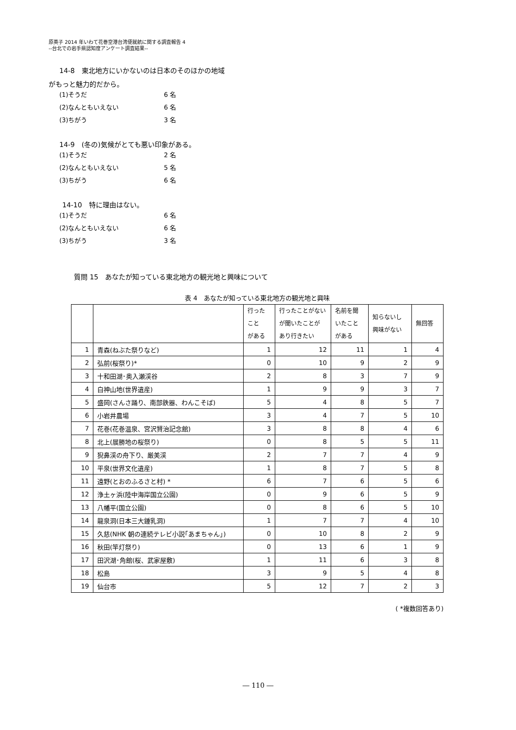原英子 2014 年いわて花巻空港台湾便就航に関する調査報告 4
--台北での岩手県認知度アンケート調査結果--
14-8　東北地方にいかないのは日本のそのほかの地域
がもっと魅力的だから。
(1)そうだ 6 名
(2)なんともいえない 6 名
(3)ちがう 3 名
14-9　(冬の)気候がとても悪い印象がある。
(1)そうだ 2 名
(2)なんともいえない 5 名
(3)ちがう 6 名
14-10　特に理由はない。
(1)そうだ 6 名
(2)なんともいえない 6 名
(3)ちがう 3 名
質問 15　あなたが知っている東北地方の観光地と興味について
表 4　あなたが知っている東北地方の観光地と興味
| | | 行った こと がある | 行ったことがない が聞いたことが あり行きたい | 名前を聞 いたこと がある | 知らないし 興味がない | 無回答 |
| --- | --- | --- | --- | --- | --- | --- |
| 1 | 青森(ねぶた祭りなど) | 1 | 12 | 11 | 1 | 4 |
| 2 | 弘前(桜祭り)* | 0 | 10 | 9 | 2 | 9 |
| 3 | 十和田湖･奥入瀬渓谷 | 2 | 8 | 3 | 7 | 9 |
| 4 | 白神山地(世界遺産) | 1 | 9 | 9 | 3 | 7 |
| 5 | 盛岡(さんさ踊り、南部鉄器、わんこそば) | 5 | 4 | 8 | 5 | 7 |
| 6 | 小岩井農場 | 3 | 4 | 7 | 5 | 10 |
| 7 | 花巻(花巻温泉、宮沢賢治記念館) | 3 | 8 | 8 | 4 | 6 |
| 8 | 北上(展勝地の桜祭り) | 0 | 8 | 5 | 5 | 11 |
| 9 | 猊鼻渓の舟下り、厳美渓 | 2 | 7 | 7 | 4 | 9 |
| 10 | 平泉(世界文化遺産) | 1 | 8 | 7 | 5 | 8 |
| 11 | 遠野(とおのふるさと村) * | 6 | 7 | 6 | 5 | 6 |
| 12 | 浄土ヶ浜(陸中海岸国立公園) | 0 | 9 | 6 | 5 | 9 |
| 13 | 八幡平(国立公園) | 0 | 8 | 6 | 5 | 10 |
| 14 | 龍泉洞(日本三大鍾乳洞) | 1 | 7 | 7 | 4 | 10 |
| 15 | 久慈(NHK 朝の連続テレビ小説｢あまちゃん｣) | 0 | 10 | 8 | 2 | 9 |
| 16 | 秋田(竿灯祭り) | 0 | 13 | 6 | 1 | 9 |
| 17 | 田沢湖･角館(桜、武家屋敷) | 1 | 11 | 6 | 3 | 8 |
| 18 | 松島 | 3 | 9 | 5 | 4 | 8 |
| 19 | 仙台市 | 5 | 12 | 7 | 2 | 3 |
( *複数回答あり)
― 110 ―